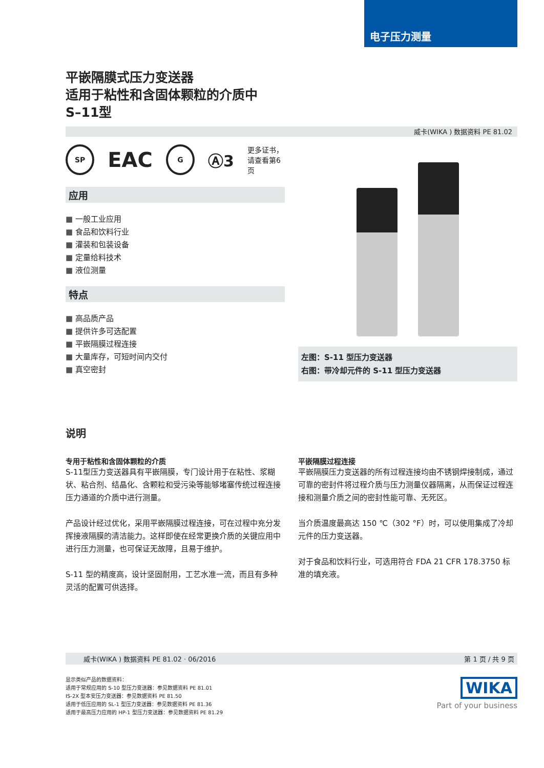电子压力测量
平嵌隔膜式压力变送器
适用于粘性和含固体颗粒的介质中
S–11型
威卡(WIKA ) 数据资料 PE 81.02
SP
EAC
G
Ⓐ3 更多证书，
请查看第6页
应用
一般工业应用
食品和饮料行业
灌装和包装设备
定量给料技术
液位测量
特点
高品质产品
提供许多可选配置
平嵌隔膜过程连接
大量库存，可短时间内交付
真空密封
左图：S-11 型压力变送器
右图：带冷却元件的 S-11 型压力变送器
说明
专用于粘性和含固体颗粒的介质
S-11型压力变送器具有平嵌隔膜，专门设计用于在粘性、浆糊状、粘合剂、结晶化、含颗粒和受污染等能够堵塞传统过程连接压力通道的介质中进行测量。
产品设计经过优化，采用平嵌隔膜过程连接，可在过程中充分发挥接液隔膜的清洁能力。这样即使在经常更换介质的关键应用中进行压力测量，也可保证无故障，且易于维护。
S-11 型的精度高，设计坚固耐用，工艺水准一流，而且有多种灵活的配置可供选择。
平嵌隔膜过程连接
平嵌隔膜压力变送器的所有过程连接均由不锈钢焊接制成，通过可靠的密封件将过程介质与压力测量仪器隔离，从而保证过程连接和测量介质之间的密封性能可靠、无死区。
当介质温度最高达 150 ℃（302 °F）时，可以使用集成了冷却元件的压力变送器。
对于食品和饮料行业，可选用符合 FDA 21 CFR 178.3750 标准的填充液。
威卡(WIKA ) 数据资料 PE 81.02 · 06/2016 第 1 页 / 共 9 页
显示类似产品的数据资料：
适用于常规应用的 S-10 型压力变送器：参见数据资料 PE 81.01
IS-2X 型本安压力变送器：参见数据资料 PE 81.50
适用于低压应用的 SL-1 型压力变送器：参见数据资料 PE 81.36
适用于最高压力应用的 HP-1 型压力变送器：参见数据资料 PE 81.29
WIKA
Part of your business